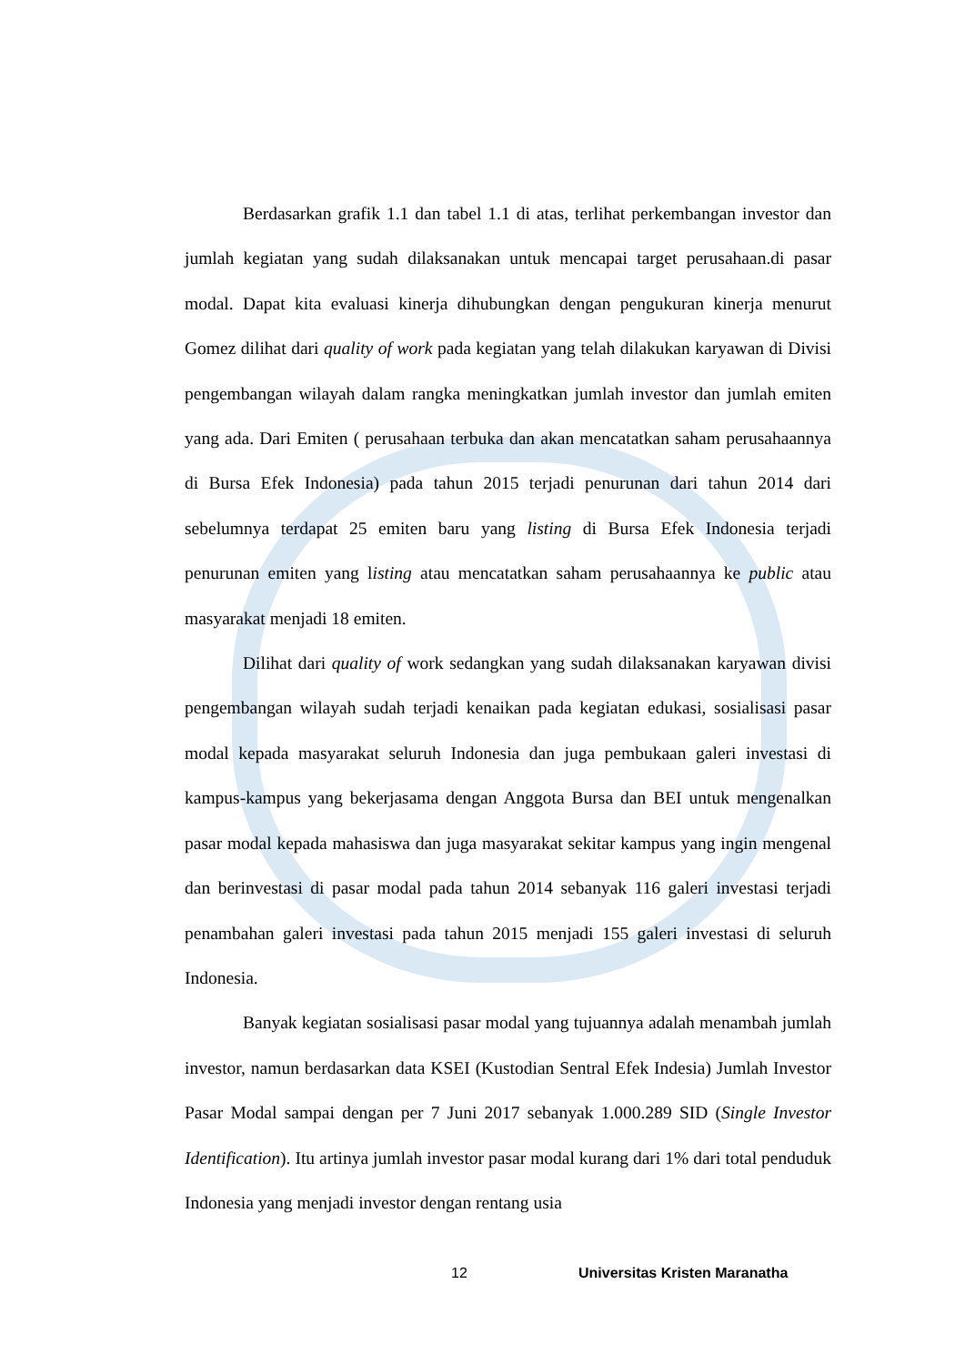Berdasarkan grafik 1.1 dan tabel 1.1 di atas, terlihat perkembangan investor dan jumlah kegiatan yang sudah dilaksanakan untuk mencapai target perusahaan.di pasar modal. Dapat kita evaluasi kinerja dihubungkan dengan pengukuran kinerja menurut Gomez dilihat dari quality of work pada kegiatan yang telah dilakukan karyawan di Divisi pengembangan wilayah dalam rangka meningkatkan jumlah investor dan jumlah emiten yang ada. Dari Emiten ( perusahaan terbuka dan akan mencatatkan saham perusahaannya di Bursa Efek Indonesia) pada tahun 2015 terjadi penurunan dari tahun 2014 dari sebelumnya terdapat 25 emiten baru yang listing di Bursa Efek Indonesia terjadi penurunan emiten yang listing atau mencatatkan saham perusahaannya ke public atau masyarakat menjadi 18 emiten.
Dilihat dari quality of work sedangkan yang sudah dilaksanakan karyawan divisi pengembangan wilayah sudah terjadi kenaikan pada kegiatan edukasi, sosialisasi pasar modal kepada masyarakat seluruh Indonesia dan juga pembukaan galeri investasi di kampus-kampus yang bekerjasama dengan Anggota Bursa dan BEI untuk mengenalkan pasar modal kepada mahasiswa dan juga masyarakat sekitar kampus yang ingin mengenal dan berinvestasi di pasar modal pada tahun 2014 sebanyak 116 galeri investasi terjadi penambahan galeri investasi pada tahun 2015 menjadi 155 galeri investasi di seluruh Indonesia.
Banyak kegiatan sosialisasi pasar modal yang tujuannya adalah menambah jumlah investor, namun berdasarkan data KSEI (Kustodian Sentral Efek Indesia) Jumlah Investor Pasar Modal sampai dengan per 7 Juni 2017 sebanyak 1.000.289 SID (Single Investor Identification). Itu artinya jumlah investor pasar modal kurang dari 1% dari total penduduk Indonesia yang menjadi investor dengan rentang usia
12 Universitas Kristen Maranatha